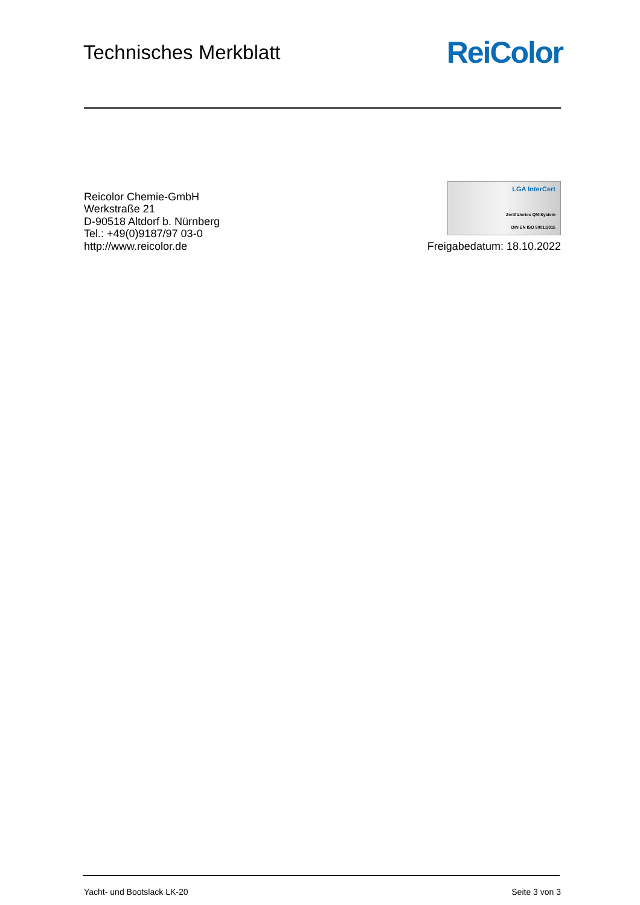Technisches Merkblatt
ReiColor
Reicolor Chemie-GmbH
Werkstraße 21
D-90518 Altdorf b. Nürnberg
Tel.: +49(0)9187/97 03-0
http://www.reicolor.de
LGA InterCert
Zertifiziertes QM-System
DIN EN ISO 9001:2015
Freigabedatum: 18.10.2022
Yacht- und Bootslack LK-20 Seite 3 von 3